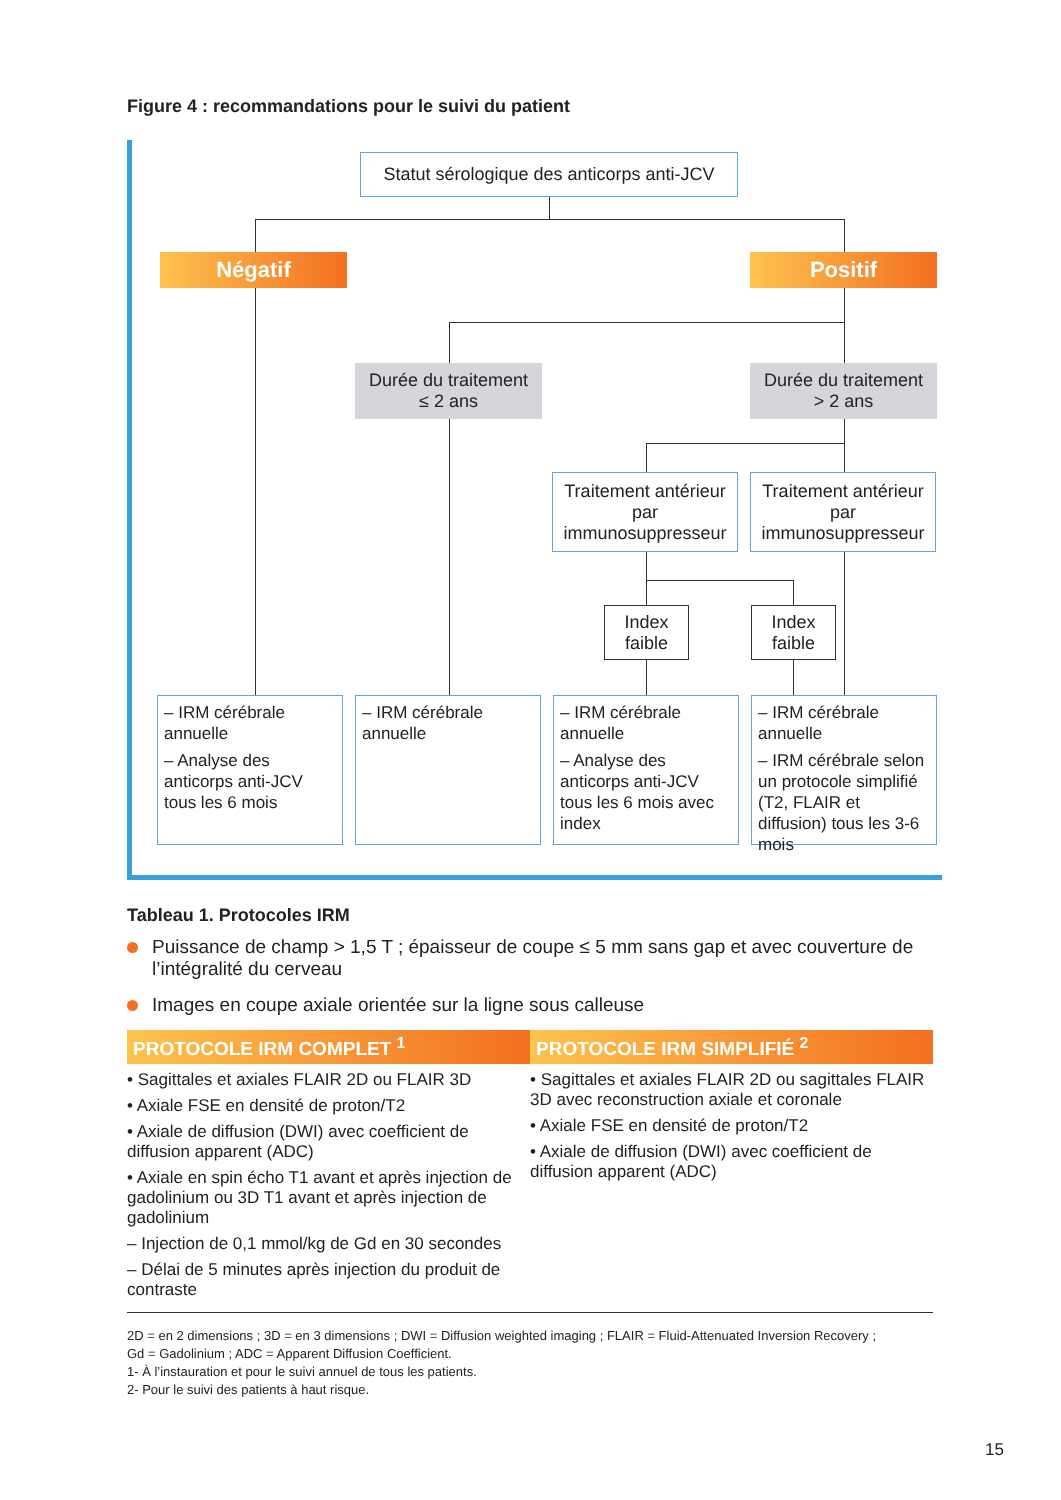Figure 4 : recommandations pour le suivi du patient
Statut sérologique des anticorps anti-JCV
Négatif Positif
Durée du traitement
≤ 2 ans
Durée du traitement
> 2 ans
Traitement antérieur par immunosuppresseur
Traitement antérieur par immunosuppresseur
Index faible
Index faible
– IRM cérébrale annuelle
– Analyse des anticorps anti-JCV tous les 6 mois
– IRM cérébrale annuelle
– IRM cérébrale annuelle
– Analyse des anticorps anti-JCV tous les 6 mois avec index
– IRM cérébrale annuelle
– IRM cérébrale selon un protocole simplifié (T2, FLAIR et diffusion) tous les 3-6 mois
Tableau 1. Protocoles IRM
Puissance de champ > 1,5 T ; épaisseur de coupe ≤ 5 mm sans gap et avec couverture de l’intégralité du cerveau
Images en coupe axiale orientée sur la ligne sous calleuse
| PROTOCOLE IRM COMPLET <sup>1</sup> | PROTOCOLE IRM SIMPLIFIÉ <sup>2</sup> |
| --- | --- |
| • Sagittales et axiales FLAIR 2D ou FLAIR 3D • Axiale FSE en densité de proton/T2 • Axiale de diffusion (DWI) avec coefficient de diffusion apparent (ADC) • Axiale en spin écho T1 avant et après injection de gadolinium ou 3D T1 avant et après injection de gadolinium – Injection de 0,1 mmol/kg de Gd en 30 secondes – Délai de 5 minutes après injection du produit de contraste | • Sagittales et axiales FLAIR 2D ou sagittales FLAIR 3D avec reconstruction axiale et coronale • Axiale FSE en densité de proton/T2 • Axiale de diffusion (DWI) avec coefficient de diffusion apparent (ADC) |
2D = en 2 dimensions ; 3D = en 3 dimensions ; DWI = Diffusion weighted imaging ; FLAIR = Fluid-Attenuated Inversion Recovery ;
Gd = Gadolinium ; ADC = Apparent Diffusion Coefficient.
1- À l’instauration et pour le suivi annuel de tous les patients.
2- Pour le suivi des patients à haut risque.
15